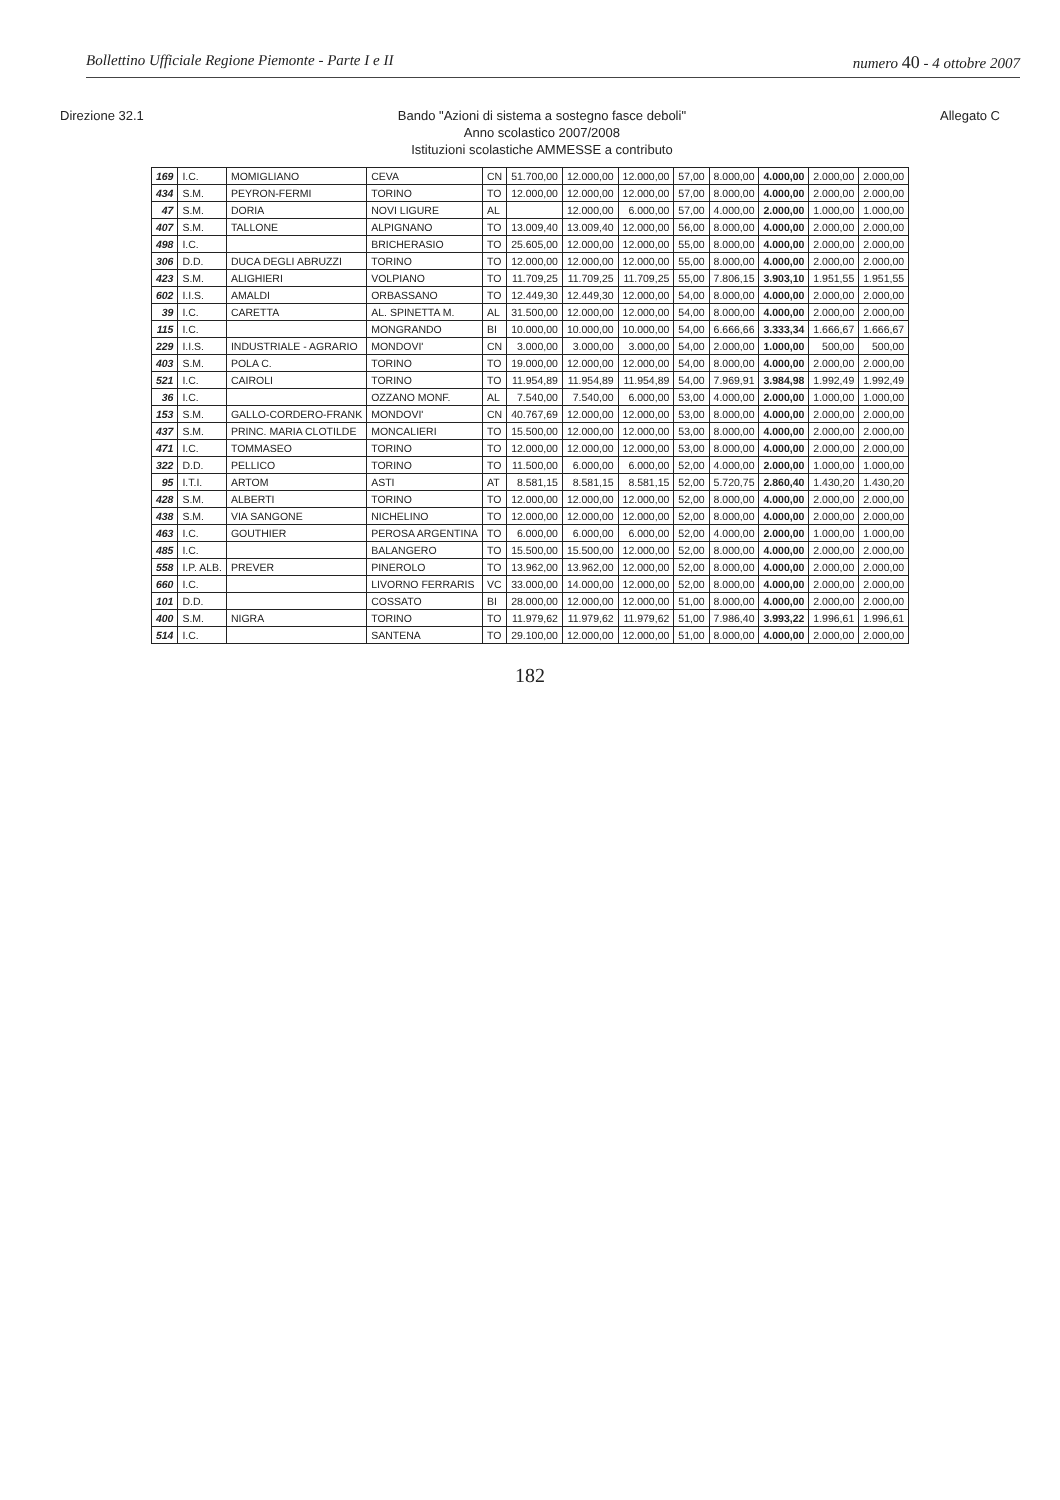Bollettino Ufficiale Regione Piemonte - Parte I e II numero 40 - 4 ottobre 2007
Direzione 32.1
Bando "Azioni di sistema a sostegno fasce deboli"
Anno scolastico 2007/2008
Istituzioni scolastiche AMMESSE a contributo
Allegato C
| 169 | I.C. | MOMIGLIANO | CEVA | CN | 51.700,00 | 12.000,00 | 12.000,00 | 57,00 | 8.000,00 | 4.000,00 | 2.000,00 | 2.000,00 |
| 434 | S.M. | PEYRON-FERMI | TORINO | TO | 12.000,00 | 12.000,00 | 12.000,00 | 57,00 | 8.000,00 | 4.000,00 | 2.000,00 | 2.000,00 |
| 47 | S.M. | DORIA | NOVI LIGURE | AL | | 12.000,00 | 6.000,00 | 57,00 | 4.000,00 | 2.000,00 | 1.000,00 | 1.000,00 |
| 407 | S.M. | TALLONE | ALPIGNANO | TO | 13.009,40 | 13.009,40 | 12.000,00 | 56,00 | 8.000,00 | 4.000,00 | 2.000,00 | 2.000,00 |
| 498 | I.C. | | BRICHERASIO | TO | 25.605,00 | 12.000,00 | 12.000,00 | 55,00 | 8.000,00 | 4.000,00 | 2.000,00 | 2.000,00 |
| 306 | D.D. | DUCA DEGLI ABRUZZI | TORINO | TO | 12.000,00 | 12.000,00 | 12.000,00 | 55,00 | 8.000,00 | 4.000,00 | 2.000,00 | 2.000,00 |
| 423 | S.M. | ALIGHIERI | VOLPIANO | TO | 11.709,25 | 11.709,25 | 11.709,25 | 55,00 | 7.806,15 | 3.903,10 | 1.951,55 | 1.951,55 |
| 602 | I.I.S. | AMALDI | ORBASSANO | TO | 12.449,30 | 12.449,30 | 12.000,00 | 54,00 | 8.000,00 | 4.000,00 | 2.000,00 | 2.000,00 |
| 39 | I.C. | CARETTA | AL. SPINETTA M. | AL | 31.500,00 | 12.000,00 | 12.000,00 | 54,00 | 8.000,00 | 4.000,00 | 2.000,00 | 2.000,00 |
| 115 | I.C. | | MONGRANDO | BI | 10.000,00 | 10.000,00 | 10.000,00 | 54,00 | 6.666,66 | 3.333,34 | 1.666,67 | 1.666,67 |
| 229 | I.I.S. | INDUSTRIALE - AGRARIO | MONDOVI' | CN | 3.000,00 | 3.000,00 | 3.000,00 | 54,00 | 2.000,00 | 1.000,00 | 500,00 | 500,00 |
| 403 | S.M. | POLA C. | TORINO | TO | 19.000,00 | 12.000,00 | 12.000,00 | 54,00 | 8.000,00 | 4.000,00 | 2.000,00 | 2.000,00 |
| 521 | I.C. | CAIROLI | TORINO | TO | 11.954,89 | 11.954,89 | 11.954,89 | 54,00 | 7.969,91 | 3.984,98 | 1.992,49 | 1.992,49 |
| 36 | I.C. | | OZZANO MONF. | AL | 7.540,00 | 7.540,00 | 6.000,00 | 53,00 | 4.000,00 | 2.000,00 | 1.000,00 | 1.000,00 |
| 153 | S.M. | GALLO-CORDERO-FRANK | MONDOVI' | CN | 40.767,69 | 12.000,00 | 12.000,00 | 53,00 | 8.000,00 | 4.000,00 | 2.000,00 | 2.000,00 |
| 437 | S.M. | PRINC. MARIA CLOTILDE | MONCALIERI | TO | 15.500,00 | 12.000,00 | 12.000,00 | 53,00 | 8.000,00 | 4.000,00 | 2.000,00 | 2.000,00 |
| 471 | I.C. | TOMMASEO | TORINO | TO | 12.000,00 | 12.000,00 | 12.000,00 | 53,00 | 8.000,00 | 4.000,00 | 2.000,00 | 2.000,00 |
| 322 | D.D. | PELLICO | TORINO | TO | 11.500,00 | 6.000,00 | 6.000,00 | 52,00 | 4.000,00 | 2.000,00 | 1.000,00 | 1.000,00 |
| 95 | I.T.I. | ARTOM | ASTI | AT | 8.581,15 | 8.581,15 | 8.581,15 | 52,00 | 5.720,75 | 2.860,40 | 1.430,20 | 1.430,20 |
| 428 | S.M. | ALBERTI | TORINO | TO | 12.000,00 | 12.000,00 | 12.000,00 | 52,00 | 8.000,00 | 4.000,00 | 2.000,00 | 2.000,00 |
| 438 | S.M. | VIA SANGONE | NICHELINO | TO | 12.000,00 | 12.000,00 | 12.000,00 | 52,00 | 8.000,00 | 4.000,00 | 2.000,00 | 2.000,00 |
| 463 | I.C. | GOUTHIER | PEROSA ARGENTINA | TO | 6.000,00 | 6.000,00 | 6.000,00 | 52,00 | 4.000,00 | 2.000,00 | 1.000,00 | 1.000,00 |
| 485 | I.C. | | BALANGERO | TO | 15.500,00 | 15.500,00 | 12.000,00 | 52,00 | 8.000,00 | 4.000,00 | 2.000,00 | 2.000,00 |
| 558 | I.P. ALB. | PREVER | PINEROLO | TO | 13.962,00 | 13.962,00 | 12.000,00 | 52,00 | 8.000,00 | 4.000,00 | 2.000,00 | 2.000,00 |
| 660 | I.C. | | LIVORNO FERRARIS | VC | 33.000,00 | 14.000,00 | 12.000,00 | 52,00 | 8.000,00 | 4.000,00 | 2.000,00 | 2.000,00 |
| 101 | D.D. | | COSSATO | BI | 28.000,00 | 12.000,00 | 12.000,00 | 51,00 | 8.000,00 | 4.000,00 | 2.000,00 | 2.000,00 |
| 400 | S.M. | NIGRA | TORINO | TO | 11.979,62 | 11.979,62 | 11.979,62 | 51,00 | 7.986,40 | 3.993,22 | 1.996,61 | 1.996,61 |
| 514 | I.C. | | SANTENA | TO | 29.100,00 | 12.000,00 | 12.000,00 | 51,00 | 8.000,00 | 4.000,00 | 2.000,00 | 2.000,00 |
182